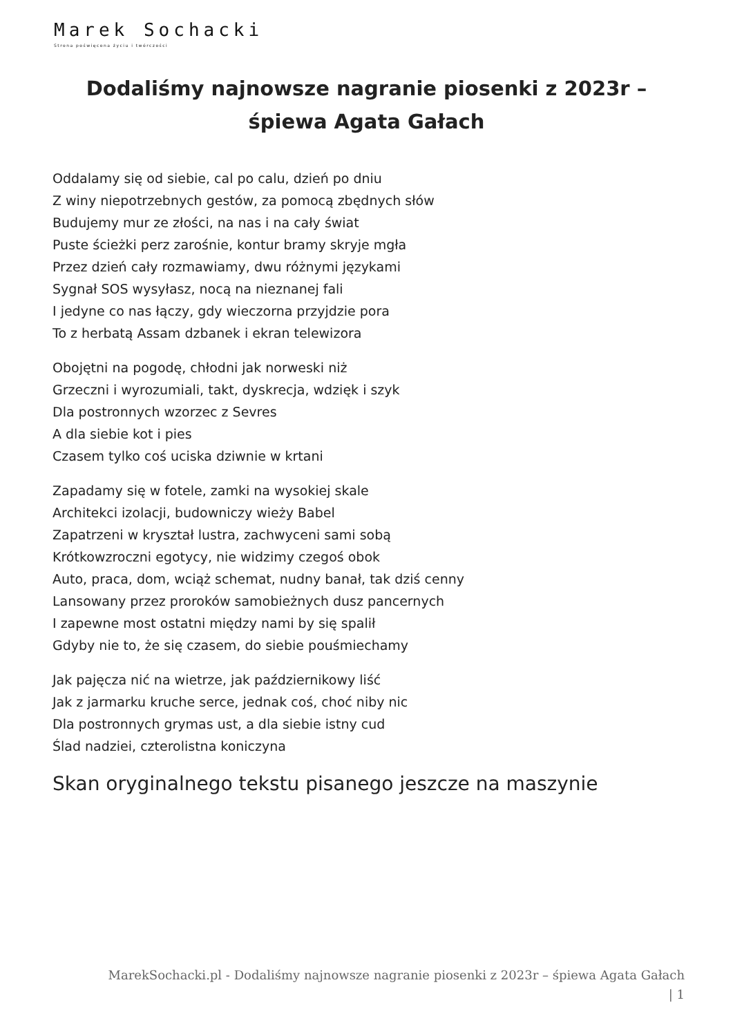Marek Sochacki
Strona poświęcona życiu i twórczości
Dodaliśmy najnowsze nagranie piosenki z 2023r – śpiewa Agata Gałach
Oddalamy się od siebie, cal po calu, dzień po dniu
Z winy niepotrzebnych gestów, za pomocą zbędnych słów
Budujemy mur ze złości, na nas i na cały świat
Puste ścieżki perz zarośnie, kontur bramy skryje mgła
Przez dzień cały rozmawiamy, dwu różnymi językami
Sygnał SOS wysyłasz, nocą na nieznanej fali
I jedyne co nas łączy, gdy wieczorna przyjdzie pora
To z herbatą Assam dzbanek i ekran telewizora
Obojętni na pogodę, chłodni jak norweski niż
Grzeczni i wyrozumiali, takt, dyskrecja, wdzięk i szyk
Dla postronnych wzorzec z Sevres
A dla siebie kot i pies
Czasem tylko coś uciska dziwnie w krtani
Zapadamy się w fotele, zamki na wysokiej skale
Architekci izolacji, budowniczy wieży Babel
Zapatrzeni w kryształ lustra, zachwyceni sami sobą
Krótkowzroczni egotycy, nie widzimy czegoś obok
Auto, praca, dom, wciąż schemat, nudny banał, tak dziś cenny
Lansowany przez proroków samobieżnych dusz pancernych
I zapewne most ostatni między nami by się spalił
Gdyby nie to, że się czasem, do siebie pouśmiechamy
Jak pajęcza nić na wietrze, jak październikowy liść
Jak z jarmarku kruche serce, jednak coś, choć niby nic
Dla postronnych grymas ust, a dla siebie istny cud
Ślad nadziei, czterolistna koniczyna
Skan oryginalnego tekstu pisanego jeszcze na maszynie
MarekSochacki.pl - Dodaliśmy najnowsze nagranie piosenki z 2023r – śpiewa Agata Gałach
| 1